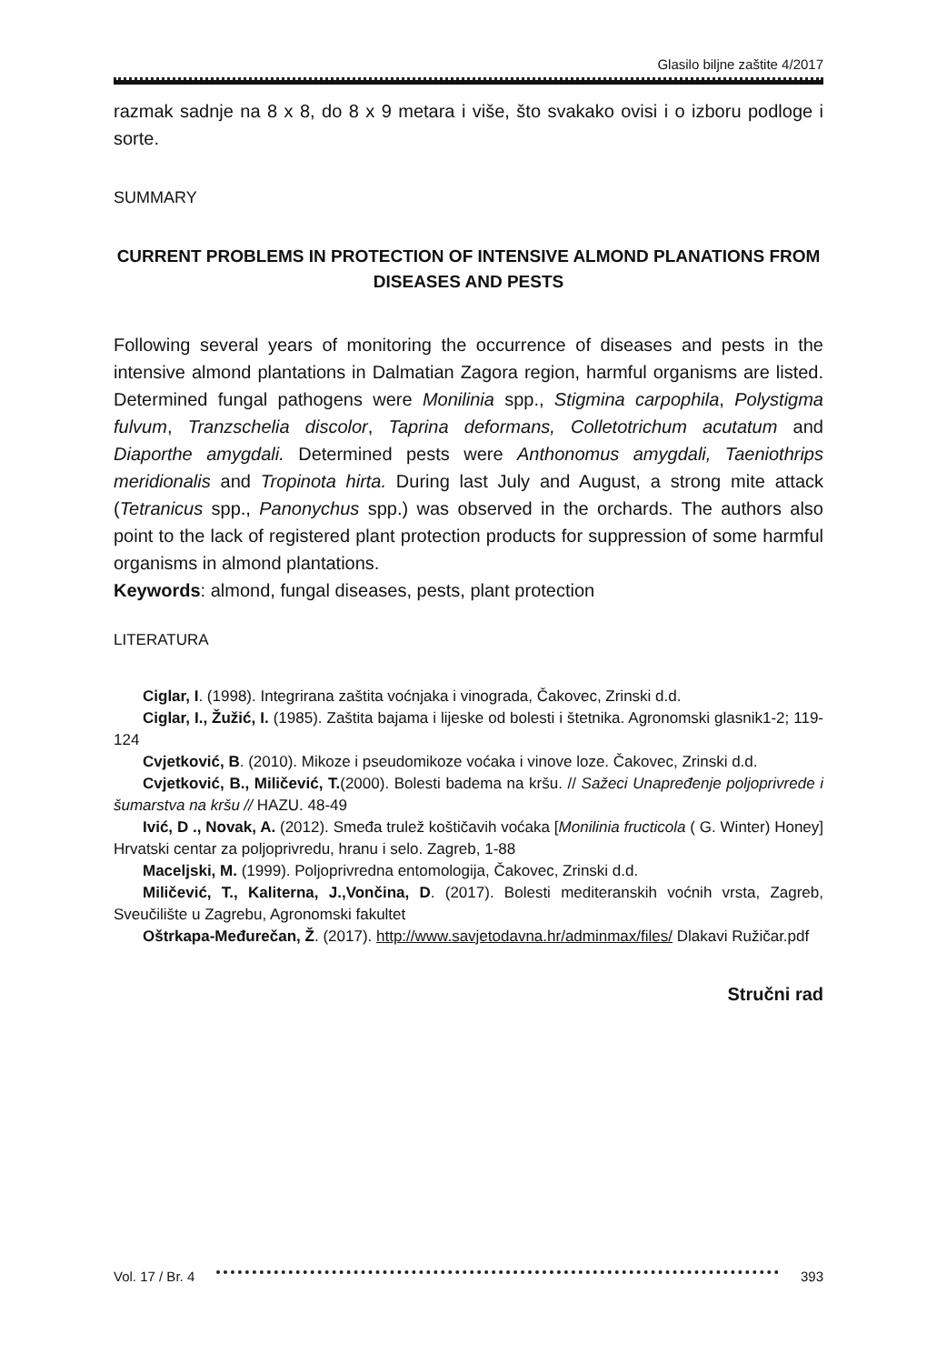Glasilo biljne zaštite 4/2017
razmak sadnje na 8 x 8, do 8 x 9 metara i više, što svakako ovisi i o izboru podloge i sorte.
SUMMARY
CURRENT PROBLEMS IN PROTECTION OF INTENSIVE ALMOND PLANATIONS FROM DISEASES AND PESTS
Following several years of monitoring the occurrence of diseases and pests in the intensive almond plantations in Dalmatian Zagora region, harmful organisms are listed. Determined fungal pathogens were Monilinia spp., Stigmina carpophila, Polystigma fulvum, Tranzschelia discolor, Taprina deformans, Colletotrichum acutatum and Diaporthe amygdali. Determined pests were Anthonomus amygdali, Taeniothrips meridionalis and Tropinota hirta. During last July and August, a strong mite attack (Tetranicus spp., Panonychus spp.) was observed in the orchards. The authors also point to the lack of registered plant protection products for suppression of some harmful organisms in almond plantations.
Keywords: almond, fungal diseases, pests, plant protection
LITERATURA
Ciglar, I. (1998). Integrirana zaštita voćnjaka i vinograda, Čakovec, Zrinski d.d.
Ciglar, I., Žužić, I. (1985). Zaštita bajama i lijeske od bolesti i štetnika. Agronomski glasnik1-2; 119-124
Cvjetković, B. (2010). Mikoze i pseudomikoze voćaka i vinove loze. Čakovec, Zrinski d.d.
Cvjetković, B., Miličević, T.(2000). Bolesti badema na kršu. // Sažeci Unapređenje poljoprivrede i šumarstva na kršu // HAZU. 48-49
Ivić, D ., Novak, A. (2012). Smeđa trulež koštičavih voćaka [Monilinia fructicola ( G. Winter) Honey] Hrvatski centar za poljoprivredu, hranu i selo. Zagreb, 1-88
Maceljski, M. (1999). Poljoprivredna entomologija, Čakovec, Zrinski d.d.
Miličević, T., Kaliterna, J.,Vončina, D. (2017). Bolesti mediteranskih voćnih vrsta, Zagreb, Sveučilište u Zagrebu, Agronomski fakultet
Oštrkapa-Međurečan, Ž. (2017). http://www.savjetodavna.hr/adminmax/files/ Dlakavi Ružičar.pdf
Stručni rad
Vol. 17 / Br. 4 393